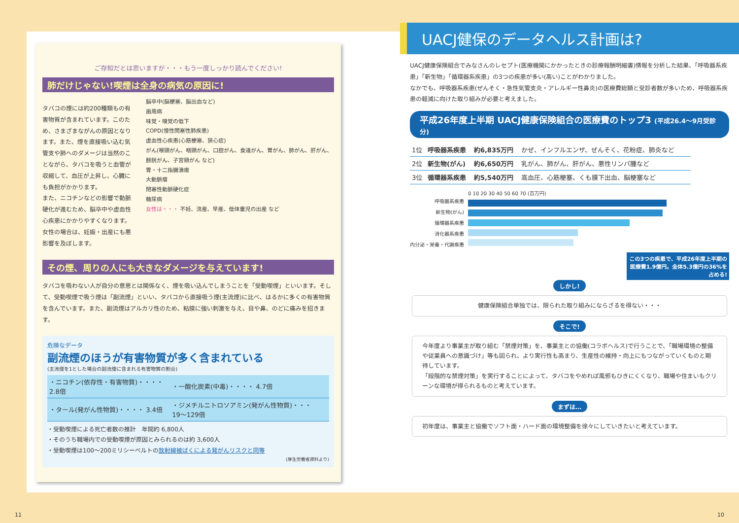ご存知だとは思いますが・・・もう一度しっかり読んでください!
肺だけじゃない!喫煙は全身の病気の原因に!
タバコの煙には約200種類もの有害物質が含まれています。このため、さまざまながんの原因となります。また、煙を直接吸い込む気管支や肺へのダメージは当然のことながら、タバコを吸うと血管が収縮して、血圧が上昇し、心臓にも負担がかかります。
また、ニコチンなどの影響で動脈硬化が進むため、脳卒中や虚血性心疾患にかかりやすくなります。女性の場合は、妊娠・出産にも悪影響を及ぼします。
脳卒中(脳梗塞、脳出血など)
歯周病
味覚・嗅覚の低下
COPD(慢性閉塞性肺疾患)
虚血性心疾患(心筋梗塞、狭心症)
がん(喉頭がん、咽頭がん、口腔がん、食道がん、胃がん、肺がん、肝がん、膀胱がん、子宮頸がん など)
胃・十二指腸潰瘍
大動脈瘤
閉塞性動脈硬化症
糖尿病
女性は・・・ 不妊、流産、早産、低体重児の出産 など
その煙、周りの人にも大きなダメージを与えています!
タバコを吸わない人が自分の意思とは関係なく、煙を吸い込んでしまうことを「受動喫煙」といいます。そして、受動喫煙で吸う煙は「副流煙」といい、タバコから直接吸う煙(主流煙)に比べ、はるかに多くの有害物質を含んでいます。また、副流煙はアルカリ性のため、粘膜に強い刺激を与え、目や鼻、のどに痛みを招きます。
危険なデータ
副流煙のほうが有害物質が多く含まれている
(主流煙を1とした場合の副流煙に含まれる有害物質の割合)
| ・ニコチン(依存性・有害物質)・・・・ 2.8倍 | ・一酸化炭素(中毒)・・・・ 4.7倍 |
| ・タール(発がん性物質)・・・・ 3.4倍 | ・ジメチルニトロソアミン(発がん性物質)・・・ 19〜129倍 |
・受動喫煙による死亡者数の推計　年間約 6,800人
・そのうち職場内での受動喫煙が原因とみられるのは約 3,600人
・受動喫煙は100〜200ミリシーベルトの放射線被ばくによる発がんリスクと同等
(厚生労働省資料より)
UACJ健保のデータヘルス計画は?
UACJ健康保険組合でみなさんのレセプト(医療機関にかかったときの診療報酬明細書)情報を分析した結果、「呼吸器系疾患」「新生物」「循環器系疾患」の3つの疾患が多い(高い)ことがわかりました。
なかでも、呼吸器系疾患(ぜんそく・急性気管支炎・アレルギー性鼻炎)の医療費総額と受診者数が多いため、呼吸器系疾患の軽減に向けた取り組みが必要と考えました。
平成26年度上半期 UACJ健康保険組合の医療費のトップ3 (平成26.4〜9月受診分)
| 1位 | 呼吸器系疾患 | 約6,835万円 | かぜ、インフルエンザ、ぜんそく、花粉症、肺炎など |
| 2位 | 新生物(がん) | 約6,650万円 | 乳がん、肺がん、肝がん、悪性リンパ腫など |
| 3位 | 循環器系疾患 | 約5,540万円 | 高血圧、心筋梗塞、くも膜下出血、脳梗塞など |
呼吸器系疾患
新生物(がん)
循環器系疾患
消化器系疾患
内分泌・栄養・代謝疾患
0 10 20 30 40 50 60 70 (百万円)
この3つの疾患で、平成26年度上半期の医療費1.9億円。全体5.3億円の36%を占める!
しかし!
健康保険組合単独では、限られた取り組みにならざるを得ない・・・
そこで!
今年度より事業主が取り組む「禁煙対策」を、事業主との協働(コラボヘルス)で行うことで、「職場環境の整備や従業員への意識づけ」等も図られ、より実行性も高まり、生産性の維持・向上にもつながっていくものと期待しています。
「段階的な禁煙対策」を実行することによって、タバコをやめれば風邪もひきにくくなり、職場や住まいもクリーンな環境が得られるものと考えています。
まずは…
初年度は、事業主と協働でソフト面・ハード面の環境整備を徐々にしていきたいと考えています。
11 10